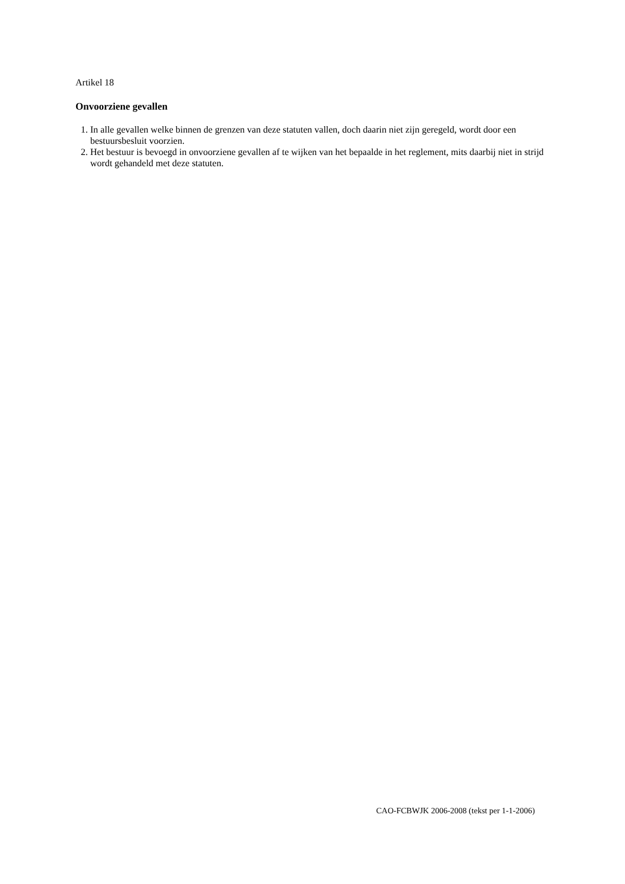Artikel 18
Onvoorziene gevallen
1. In alle gevallen welke binnen de grenzen van deze statuten vallen, doch daarin niet zijn geregeld, wordt door een bestuursbesluit voorzien.
2. Het bestuur is bevoegd in onvoorziene gevallen af te wijken van het bepaalde in het reglement, mits daarbij niet in strijd wordt gehandeld met deze statuten.
CAO-FCBWJK 2006-2008 (tekst per 1-1-2006)